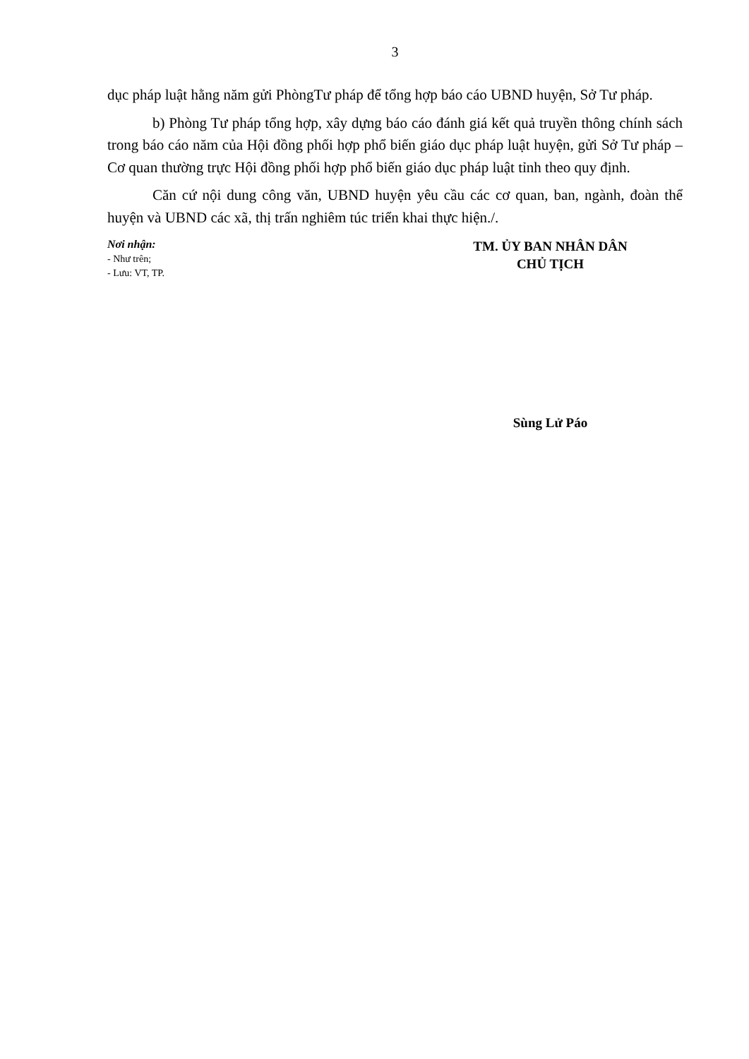3
dục pháp luật hằng năm gửi PhòngTư pháp để tổng hợp báo cáo UBND huyện, Sở Tư pháp.
b) Phòng Tư pháp tổng hợp, xây dựng báo cáo đánh giá kết quả truyền thông chính sách trong báo cáo năm của Hội đồng phối hợp phổ biến giáo dục pháp luật huyện, gửi Sở Tư pháp – Cơ quan thường trực Hội đồng phối hợp phổ biến giáo dục pháp luật tỉnh theo quy định.
Căn cứ nội dung công văn, UBND huyện yêu cầu các cơ quan, ban, ngành, đoàn thể huyện và UBND các xã, thị trấn nghiêm túc triển khai thực hiện./.
Nơi nhận:
- Như trên;
- Lưu: VT, TP.
TM. ỦY BAN NHÂN DÂN
CHỦ TỊCH
Sùng Lử Páo